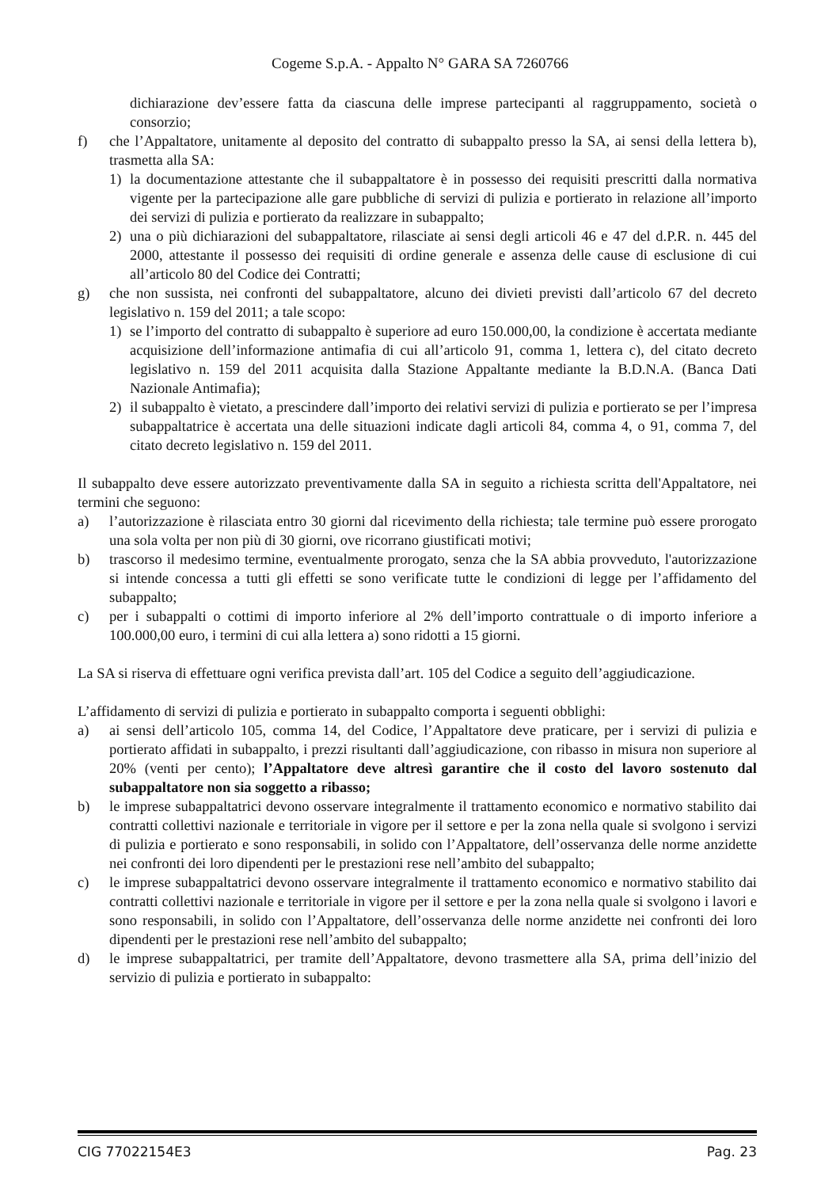Cogeme S.p.A. - Appalto N° GARA SA 7260766
dichiarazione dev’essere fatta da ciascuna delle imprese partecipanti al raggruppamento, società o consorzio;
f) che l’Appaltatore, unitamente al deposito del contratto di subappalto presso la SA, ai sensi della lettera b), trasmetta alla SA:
1) la documentazione attestante che il subappaltatore è in possesso dei requisiti prescritti dalla normativa vigente per la partecipazione alle gare pubbliche di servizi di pulizia e portierato in relazione all’importo dei servizi di pulizia e portierato da realizzare in subappalto;
2) una o più dichiarazioni del subappaltatore, rilasciate ai sensi degli articoli 46 e 47 del d.P.R. n. 445 del 2000, attestante il possesso dei requisiti di ordine generale e assenza delle cause di esclusione di cui all’articolo 80 del Codice dei Contratti;
g) che non sussista, nei confronti del subappaltatore, alcuno dei divieti previsti dall’articolo 67 del decreto legislativo n. 159 del 2011; a tale scopo:
1) se l’importo del contratto di subappalto è superiore ad euro 150.000,00, la condizione è accertata mediante acquisizione dell’informazione antimafia di cui all’articolo 91, comma 1, lettera c), del citato decreto legislativo n. 159 del 2011 acquisita dalla Stazione Appaltante mediante la B.D.N.A. (Banca Dati Nazionale Antimafia);
2) il subappalto è vietato, a prescindere dall’importo dei relativi servizi di pulizia e portierato se per l’impresa subappaltatrice è accertata una delle situazioni indicate dagli articoli 84, comma 4, o 91, comma 7, del citato decreto legislativo n. 159 del 2011.
Il subappalto deve essere autorizzato preventivamente dalla SA in seguito a richiesta scritta dell'Appaltatore, nei termini che seguono:
a) l’autorizzazione è rilasciata entro 30 giorni dal ricevimento della richiesta; tale termine può essere prorogato una sola volta per non più di 30 giorni, ove ricorrano giustificati motivi;
b) trascorso il medesimo termine, eventualmente prorogato, senza che la SA abbia provveduto, l'autorizzazione si intende concessa a tutti gli effetti se sono verificate tutte le condizioni di legge per l’affidamento del subappalto;
c) per i subappalti o cottimi di importo inferiore al 2% dell’importo contrattuale o di importo inferiore a 100.000,00 euro, i termini di cui alla lettera a) sono ridotti a 15 giorni.
La SA si riserva di effettuare ogni verifica prevista dall’art. 105 del Codice a seguito dell’aggiudicazione.
L’affidamento di servizi di pulizia e portierato in subappalto comporta i seguenti obblighi:
a) ai sensi dell’articolo 105, comma 14, del Codice, l’Appaltatore deve praticare, per i servizi di pulizia e portierato affidati in subappalto, i prezzi risultanti dall’aggiudicazione, con ribasso in misura non superiore al 20% (venti per cento); l’Appaltatore deve altresì garantire che il costo del lavoro sostenuto dal subappaltatore non sia soggetto a ribasso;
b) le imprese subappaltatrici devono osservare integralmente il trattamento economico e normativo stabilito dai contratti collettivi nazionale e territoriale in vigore per il settore e per la zona nella quale si svolgono i servizi di pulizia e portierato e sono responsabili, in solido con l’Appaltatore, dell’osservanza delle norme anzidette nei confronti dei loro dipendenti per le prestazioni rese nell’ambito del subappalto;
c) le imprese subappaltatrici devono osservare integralmente il trattamento economico e normativo stabilito dai contratti collettivi nazionale e territoriale in vigore per il settore e per la zona nella quale si svolgono i lavori e sono responsabili, in solido con l’Appaltatore, dell’osservanza delle norme anzidette nei confronti dei loro dipendenti per le prestazioni rese nell’ambito del subappalto;
d) le imprese subappaltatrici, per tramite dell’Appaltatore, devono trasmettere alla SA, prima dell’inizio del servizio di pulizia e portierato in subappalto:
CIG 77022154E3 Pag. 23